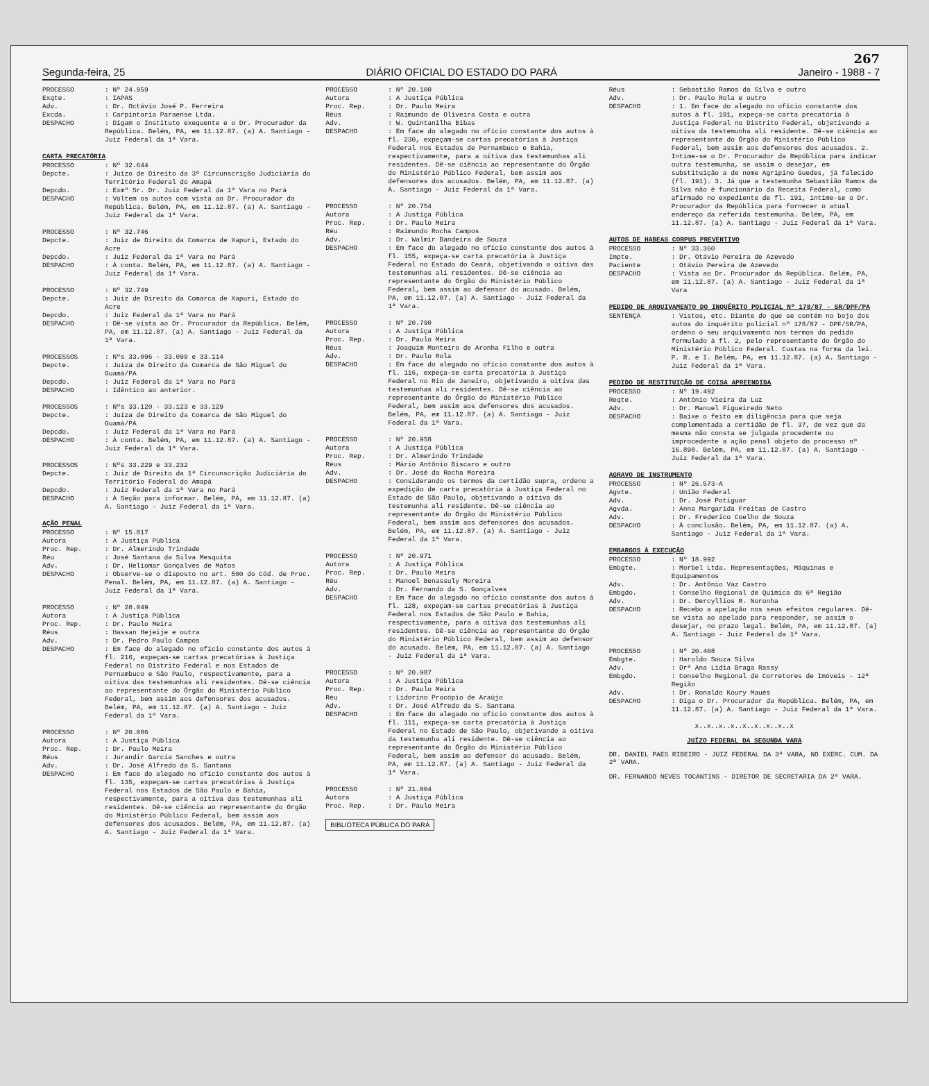267
Segunda-feira, 25 DIÁRIO OFICIAL DO ESTADO DO PARÁ Janeiro - 1988 - 7
PROCESSO: Nº 24.959 Exqte.: IAPAS Adv.: Dr. Octávio José P. Ferreira Excda.: Carpintaria Paraense Ltda. DESPACHO: Digam o Instituto exequente e o Dr. Procurador da República. Belém, PA, em 11.12.87. (a) A. Santiago - Juiz Federal da 1ª Vara.
CARTA PRECATÓRIA
PROCESSO: Nº 32.644 Depcte.: Juízo de Direito da 3ª Circunscrição Judiciária do Território Federal do Amapá Depcdo.: Exmº Sr. Dr. Juiz Federal da 1ª Vara no Pará DESPACHO: Voltem os autos com vista ao Dr. Procurador da República. Belém, PA, em 11.12.87. (a) A. Santiago - Juiz Federal da 1ª Vara.
PROCESSO: Nº 32.746 Depcte.: Juiz de Direito da Comarca de Xapuri, Estado do Acre Depcdo.: Juiz Federal da 1ª Vara no Pará DESPACHO: À conta. Belém, PA, em 11.12.87. (a) A. Santiago - Juiz Federal da 1ª Vara.
PROCESSO: Nº 32.749 Depcte.: Juiz de Direito da Comarca de Xapuri, Estado do Acre Depcdo.: Juiz Federal da 1ª Vara no Pará DESPACHO: Dê-se vista ao Dr. Procurador da República. Belém, PA, em 11.12.87. (a) A. Santiago - Juiz Federal da 1ª Vara.
PROCESSOS: Nºs 33.096 - 33.099 e 33.114 Depcte.: Juíza de Direito da Comarca de São Miguel do Guamá/PA Depcdo.: Juiz Federal da 1ª Vara no Pará DESPACHO: Idêntico ao anterior.
PROCESSOS: Nºs 33.120 - 33.123 e 33.129 Depcte.: Juíza de Direito da Comarca de São Miguel do Guamá/PA Depcdo.: Juiz Federal da 1ª Vara no Pará DESPACHO: À conta. Belém, PA, em 11.12.87. (a) A. Santiago - Juiz Federal da 1ª Vara.
PROCESSOS: Nºs 33.229 e 33.232 Depcte.: Juiz de Direito da 1ª Circunscrição Judiciária do Território Federal do Amapá Depcdo.: Juiz Federal da 1ª Vara no Pará DESPACHO: À Seção para informar. Belém, PA, em 11.12.87. (a) A. Santiago - Juiz Federal da 1ª Vara.
AÇÃO PENAL
PROCESSO: Nº 15.817 Autora: A Justiça Pública Proc. Rep.: Dr. Almerindo Trindade Réu: José Santana da Silva Mesquita Adv.: Dr. Heliomar Gonçalves de Matos DESPACHO: Observe-se o disposto no art. 500 do Cód. de Proc. Penal. Belém, PA, em 11.12.87. (a) A. Santiago - Juiz Federal da 1ª Vara.
PROCESSO: Nº 20.049 Autora: A Justiça Pública Proc. Rep.: Dr. Paulo Meira Réus: Hassan Hejeije e outra Adv.: Dr. Pedro Paulo Campos DESPACHO: Em face do alegado no ofício constante dos autos à fl. 216, expeçam-se cartas precatórias à Justiça Federal no Distrito Federal e nos Estados de Pernambuco e São Paulo, respectivamente, para a oitiva das testemunhas ali residentes. Dê-se ciência ao representante do Órgão do Ministério Público Federal, bem assim aos defensores dos acusados. Belém, PA, em 11.12.87. (a) A. Santiago - Juiz Federal da 1ª Vara.
PROCESSO: Nº 20.086 Autora: A Justiça Pública Proc. Rep.: Dr. Paulo Meira Réus: Jurandir Garcia Sanches e outra Adv.: Dr. José Alfredo da S. Santana DESPACHO: Em face do alegado no ofício constante dos autos à fl. 135, expeçam-se cartas precatórias à Justiça Federal nos Estados de São Paulo e Bahia, respectivamente, para a oitiva das testemunhas ali residentes. Dê-se ciência ao representante do Órgão do Ministério Público Federal, bem assim aos defensores dos acusados. Belém, PA, em 11.12.87. (a) A. Santiago - Juiz Federal da 1ª Vara.
PROCESSO: Nº 20.100 Autora: A Justiça Pública Proc. Rep.: Dr. Paulo Meira Réus: Raimundo de Oliveira Costa e outra Adv.: W. Quintanilha Bibas DESPACHO: Em face do alegado no ofício constante dos autos à fl. 230, expeçam-se cartas precatórias à Justiça Federal nos Estados de Pernambuco e Bahia, respectivamente, para a oitiva das testemunhas ali residentes. Dê-se ciência ao representante do Órgão do Ministério Público Federal, bem assim aos defensores dos acusados. Belém, PA, em 11.12.87. (a) A. Santiago - Juiz Federal da 1ª Vara.
PROCESSO: Nº 20.754 Autora: A Justiça Pública Proc. Rep.: Dr. Paulo Meira Réu: Raimundo Rocha Campos Adv.: Dr. Walmir Bandeira de Souza DESPACHO: Em face do alegado no ofício constante dos autos à fl. 155, expeça-se carta precatória à Justiça Federal no Estado do Ceará, objetivando a oitiva das testemunhas ali residentes. Dê-se ciência ao representante do Órgão do Ministério Público Federal, bem assim ao defensor do acusado. Belém, PA, em 11.12.87. (a) A. Santiago - Juiz Federal da 1ª Vara.
PROCESSO: Nº 20.790 Autora: A Justiça Pública Proc. Rep.: Dr. Paulo Meira Réus: Joaquim Monteiro de Aronha Filho e outra Adv.: Dr. Paulo Rola DESPACHO: Em face do alegado no ofício constante dos autos à fl. 116, expeça-se carta precatória à Justiça Federal no Rio de Janeiro, objetivando a oitiva das testemunhas ali residentes. Dê-se ciência ao representante do Órgão do Ministério Público Federal, bem assim aos defensores dos acusados. Belém, PA, em 11.12.87. (a) A. Santiago - Juiz Federal da 1ª Vara.
PROCESSO: Nº 20.958 Autora: A Justiça Pública Proc. Rep.: Dr. Almerindo Trindade Réus: Mário Antônio Biscaro e outro Adv.: Dr. José da Rocha Moreira DESPACHO: Considerando os termos da certidão supra, ordeno a expedição de carta precatória à Justiça Federal no Estado de São Paulo, objetivando a oitiva da testemunha ali residente. Dê-se ciência ao representante do Órgão do Ministério Público Federal, bem assim aos defensores dos acusados. Belém, PA, em 11.12.87. (a) A. Santiago - Juiz Federal da 1ª Vara.
PROCESSO: Nº 20.971 Autora: A Justiça Pública Proc. Rep.: Dr. Paulo Meira Réu: Manoel Benassuly Moreira Adv.: Dr. Fernando da S. Gonçalves DESPACHO: Em face do alegado no ofício constante dos autos à fl. 128, expeçam-se cartas precatórias à Justiça Federal nos Estados de São Paulo e Bahia, respectivamente, para a oitiva das testemunhas ali residentes. Dê-se ciência ao representante do Órgão do Ministério Público Federal, bem assim ao defensor do acusado. Belém, PA, em 11.12.87. (a) A. Santiago - Juiz Federal da 1ª Vara.
PROCESSO: Nº 20.987 Autora: A Justiça Pública Proc. Rep.: Dr. Paulo Meira Réu: Lidorino Procópio de Araújo Adv.: Dr. José Alfredo da S. Santana DESPACHO: Em face do alegado no ofício constante dos autos à fl. 111, expeça-se carta precatória à Justiça Federal no Estado de São Paulo, objetivando a oitiva da testemunha ali residente. Dê-se ciência ao representante do Órgão do Ministério Público Federal, bem assim ao defensor do acusado. Belém, PA, em 11.12.87. (a) A. Santiago - Juiz Federal da 1ª Vara.
PROCESSO: Nº 21.004 Autora: A Justiça Pública Proc. Rep.: Dr. Paulo Meira
BIBLIOTECA PÚBLICA DO PARÁ
Réus: Sebastião Ramos da Silva e outro Adv.: Dr. Paulo Rola e outro DESPACHO: 1. Em face do alegado no ofício constante dos autos à fl. 191, expeça-se carta precatória à Justiça Federal no Distrito Federal, objetivando a oitiva da testemunha ali residente. Dê-se ciência ao representante do Órgão do Ministério Público Federal, bem assim aos defensores dos acusados. 2. Intime-se o Dr. Procurador da República para indicar outra testemunha, se assim o desejar, em substituição a de nome Agripino Guedes, já falecido (fl. 191). 3. Já que a testemunha Sebastião Ramos da Silva não é funcionário da Receita Federal, como afirmado no expediente de fl. 191, intime-se o Dr. Procurador da República para fornecer o atual endereço da referida testemunha. Belém, PA, em 11.12.87. (a) A. Santiago - Juiz Federal da 1ª Vara.
AUTOS DE HABEAS CORPUS PREVENTIVO
PROCESSO: Nº 33.360 Impte.: Dr. Otávio Pereira de Azevedo Paciente: Otávio Pereira de Azevedo DESPACHO: Vista ao Dr. Procurador da República. Belém, PA, em 11.12.87. (a) A. Santiago - Juiz Federal da 1ª Vara
PEDIDO DE ARQUIVAMENTO DO INQUÉRITO POLICIAL Nº 178/87 - SR/DPF/PA
SENTENÇA: Vistos, etc. Diante do que se contém no bojo dos autos do inquérito policial nº 178/87 - DPF/SR/PA, ordeno o seu arquivamento nos termos do pedido formulado à fl. 2, pelo representante do Órgão do Ministério Público Federal. Custas na forma da lei. P. R. e I. Belém, PA, em 11.12.87. (a) A. Santiago - Juiz Federal da 1ª Vara.
PEDIDO DE RESTITUIÇÃO DE COISA APREENDIDA
PROCESSO: Nº 19.492 Reqte.: Antônio Vieira da Luz Adv.: Dr. Manuel Figueiredo Neto DESPACHO: Baixe o feito em diligência para que seja complementada a certidão de fl. 37, de vez que da mesma não consta se julgada procedente ou improcedente a ação penal objeto do processo nº 16.898. Belém, PA, em 11.12.87. (a) A. Santiago - Juiz Federal da 1ª Vara.
AGRAVO DE INSTRUMENTO
PROCESSO: Nº 26.573-A Agvte.: União Federal Adv.: Dr. José Potiguar Agvda.: Anna Margarida Freitas de Castro Adv.: Dr. Frederico Coelho de Souza DESPACHO: À conclusão. Belém, PA, em 11.12.87. (a) A. Santiago - Juiz Federal da 1ª Vara.
EMBARGOS À EXECUÇÃO
PROCESSO: Nº 18.992 Embgte.: Morbel Ltda. Representações, Máquinas e Equipamentos Adv.: Dr. Antônio Vaz Castro Embgdo.: Conselho Regional de Química da 6ª Região Adv.: Dr. Dercyllios R. Noronha DESPACHO: Recebo a apelação nos seus efeitos regulares. Dê-se vista ao apelado para responder, se assim o desejar, no prazo legal. Belém, PA, em 11.12.87. (a) A. Santiago - Juiz Federal da 1ª Vara.
PROCESSO: Nº 20.408 Embgte.: Haroldo Souza Silva Adv.: Drª Ana Lídia Braga Rassy Embgdo.: Conselho Regional de Corretores de Imóveis - 12ª Região Adv.: Dr. Ronaldo Koury Maués DESPACHO: Diga o Dr. Procurador da República. Belém, PA, em 11.12.87. (a) A. Santiago - Juiz Federal da 1ª Vara.
x..x..x..x..x..x..x..x..x
JUÍZO FEDERAL DA SEGUNDA VARA
DR. DANIEL PAES RIBEIRO - JUIZ FEDERAL DA 3ª VARA, NO EXERC. CUM. DA 2ª VARA.
DR. FERNANDO NEVES TOCANTINS - DIRETOR DE SECRETARIA DA 2ª VARA.